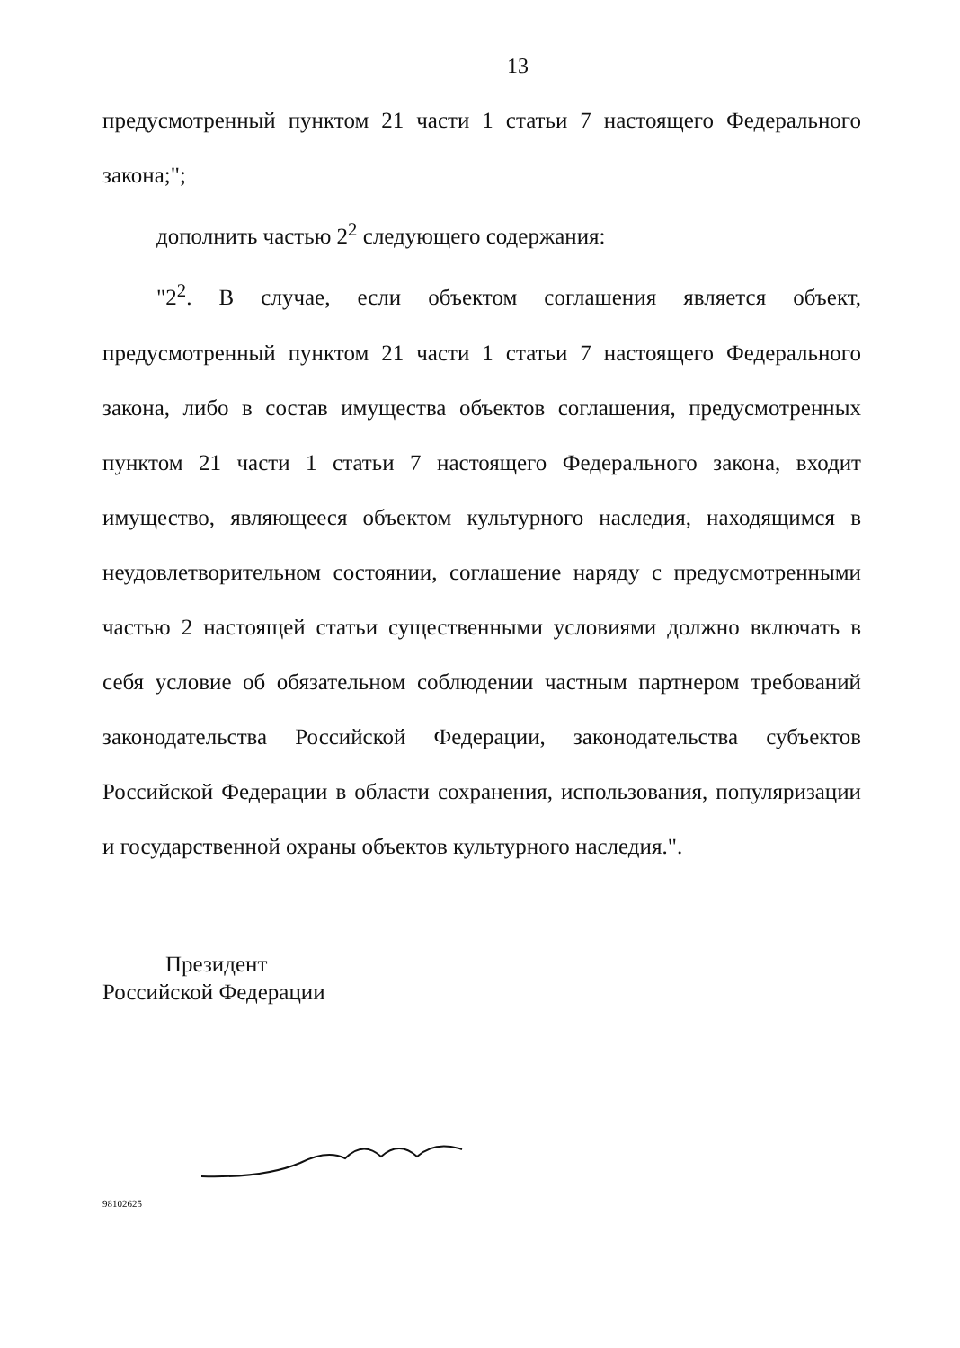13
предусмотренный пунктом 21 части 1 статьи 7 настоящего Федерального закона;";
дополнить частью 2<sup>2</sup> следующего содержания:
"2<sup>2</sup>. В случае, если объектом соглашения является объект, предусмотренный пунктом 21 части 1 статьи 7 настоящего Федерального закона, либо в состав имущества объектов соглашения, предусмотренных пунктом 21 части 1 статьи 7 настоящего Федерального закона, входит имущество, являющееся объектом культурного наследия, находящимся в неудовлетворительном состоянии, соглашение наряду с предусмотренными частью 2 настоящей статьи существенными условиями должно включать в себя условие об обязательном соблюдении частным партнером требований законодательства Российской Федерации, законодательства субъектов Российской Федерации в области сохранения, использования, популяризации и государственной охраны объектов культурного наследия.".
Президент
Российской Федерации
98102625